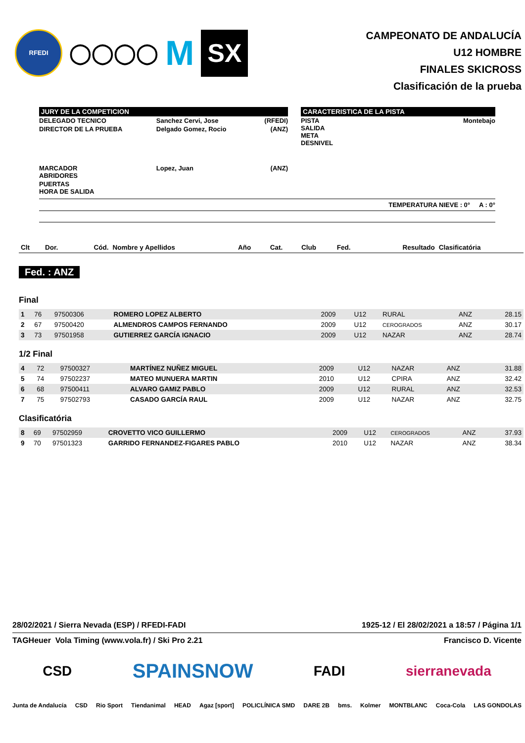RFEDI
◯◯◯◯
M
SX
CAMPEONATO DE ANDALUCÍA
U12 HOMBRE
FINALES SKICROSS
Clasificación de la prueba
JURY DE LA COMPETICION
| DELEGADO TECNICO | Sanchez Cervi, Jose | (RFEDI) |
| DIRECTOR DE LA PRUEBA | Delgado Gomez, Rocio | (ANZ) |
| MARCADOR ABRIDORES | Lopez, Juan | (ANZ) |
| PUERTAS HORA DE SALIDA | | |
CARACTERISTICA DE LA PISTA
| PISTA SALIDA META DESNIVEL | Montebajo |
TEMPERATURA NIEVE : 0° A : 0°
| Clt | Dor. | Cód. | Nombre y Apellidos | Año | Cat. | Club | Fed. | Resultado | Clasificatória |
| --- | --- | --- | --- | --- | --- | --- | --- | --- | --- |
Fed. : ANZ
Final
| 1 | 76 | 97500306 | ROMERO LOPEZ ALBERTO | 2009 | U12 | RURAL | ANZ | 28.15 |
| 2 | 67 | 97500420 | ALMENDROS CAMPOS FERNANDO | 2009 | U12 | CEROGRADOS | ANZ | 30.17 |
| 3 | 73 | 97501958 | GUTIERREZ GARCÍA IGNACIO | 2009 | U12 | NAZAR | ANZ | 28.74 |
1/2 Final
| 4 | 72 | 97500327 | MARTÍNEZ NUÑEZ MIGUEL | 2009 | U12 | NAZAR | ANZ | 31.88 |
| 5 | 74 | 97502237 | MATEO MUNUERA MARTIN | 2010 | U12 | CPIRA | ANZ | 32.42 |
| 6 | 68 | 97500411 | ALVARO GAMIZ PABLO | 2009 | U12 | RURAL | ANZ | 32.53 |
| 7 | 75 | 97502793 | CASADO GARCÍA RAUL | 2009 | U12 | NAZAR | ANZ | 32.75 |
Clasificatória
| 8 | 69 | 97502959 | CROVETTO VICO GUILLERMO | 2009 | U12 | CEROGRADOS | ANZ | 37.93 |
| 9 | 70 | 97501323 | GARRIDO FERNANDEZ-FIGARES PABLO | 2010 | U12 | NAZAR | ANZ | 38.34 |
28/02/2021 / Sierra Nevada (ESP) / RFEDI-FADI 1925-12 / El 28/02/2021 a 18:57 / Página 1/1
TAGHeuer Vola Timing (www.vola.fr) / Ski Pro 2.21 Francisco D. Vicente
CSD SPAINSNOW FADI sierranevada
Junta de Andalucía CSD Rio Sport Tiendanimal HEAD Agaz [sport] POLICLÍNICA SMD DARE 2B bms. Kolmer MONTBLANC Coca-Cola LAS GONDOLAS